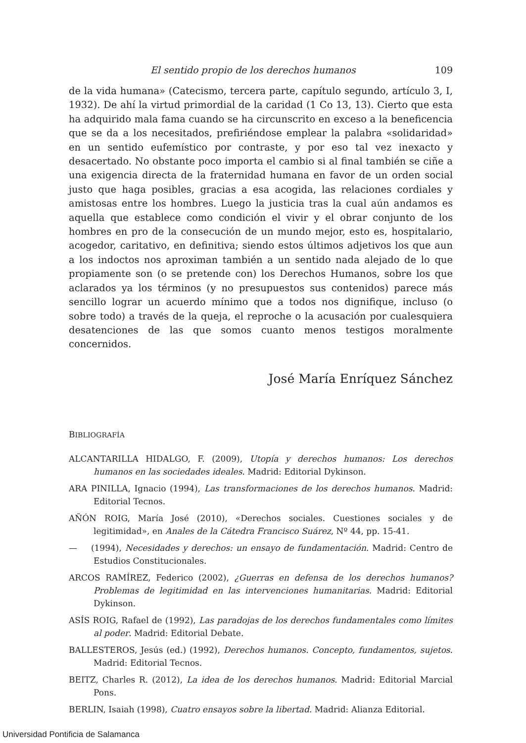El sentido propio de los derechos humanos 109
de la vida humana» (Catecismo, tercera parte, capítulo segundo, artículo 3, I, 1932). De ahí la virtud primordial de la caridad (1 Co 13, 13). Cierto que esta ha adquirido mala fama cuando se ha circunscrito en exceso a la beneficencia que se da a los necesitados, prefiriéndose emplear la palabra «solidaridad» en un sentido eufemístico por contraste, y por eso tal vez inexacto y desacertado. No obstante poco importa el cambio si al final también se ciñe a una exigencia directa de la fraternidad humana en favor de un orden social justo que haga posibles, gracias a esa acogida, las relaciones cordiales y amistosas entre los hombres. Luego la justicia tras la cual aún andamos es aquella que establece como condición el vivir y el obrar conjunto de los hombres en pro de la consecución de un mundo mejor, esto es, hospitalario, acogedor, caritativo, en definitiva; siendo estos últimos adjetivos los que aun a los indoctos nos aproximan también a un sentido nada alejado de lo que propiamente son (o se pretende con) los Derechos Humanos, sobre los que aclarados ya los términos (y no presupuestos sus contenidos) parece más sencillo lograr un acuerdo mínimo que a todos nos dignifique, incluso (o sobre todo) a través de la queja, el reproche o la acusación por cualesquiera desatenciones de las que somos cuanto menos testigos moralmente concernidos.
José María Enríquez Sánchez
BIBLIOGRAFÍA
ALCANTARILLA HIDALGO, F. (2009), Utopía y derechos humanos: Los derechos humanos en las sociedades ideales. Madrid: Editorial Dykinson.
ARA PINILLA, Ignacio (1994), Las transformaciones de los derechos humanos. Madrid: Editorial Tecnos.
AÑÓN ROIG, María José (2010), «Derechos sociales. Cuestiones sociales y de legitimidad», en Anales de la Cátedra Francisco Suárez, Nº 44, pp. 15-41.
— (1994), Necesidades y derechos: un ensayo de fundamentación. Madrid: Centro de Estudios Constitucionales.
ARCOS RAMÍREZ, Federico (2002), ¿Guerras en defensa de los derechos humanos? Problemas de legitimidad en las intervenciones humanitarias. Madrid: Editorial Dykinson.
ASÍS ROIG, Rafael de (1992), Las paradojas de los derechos fundamentales como límites al poder. Madrid: Editorial Debate.
BALLESTEROS, Jesús (ed.) (1992), Derechos humanos. Concepto, fundamentos, sujetos. Madrid: Editorial Tecnos.
BEITZ, Charles R. (2012), La idea de los derechos humanos. Madrid: Editorial Marcial Pons.
BERLIN, Isaiah (1998), Cuatro ensayos sobre la libertad. Madrid: Alianza Editorial.
Universidad Pontificia de Salamanca